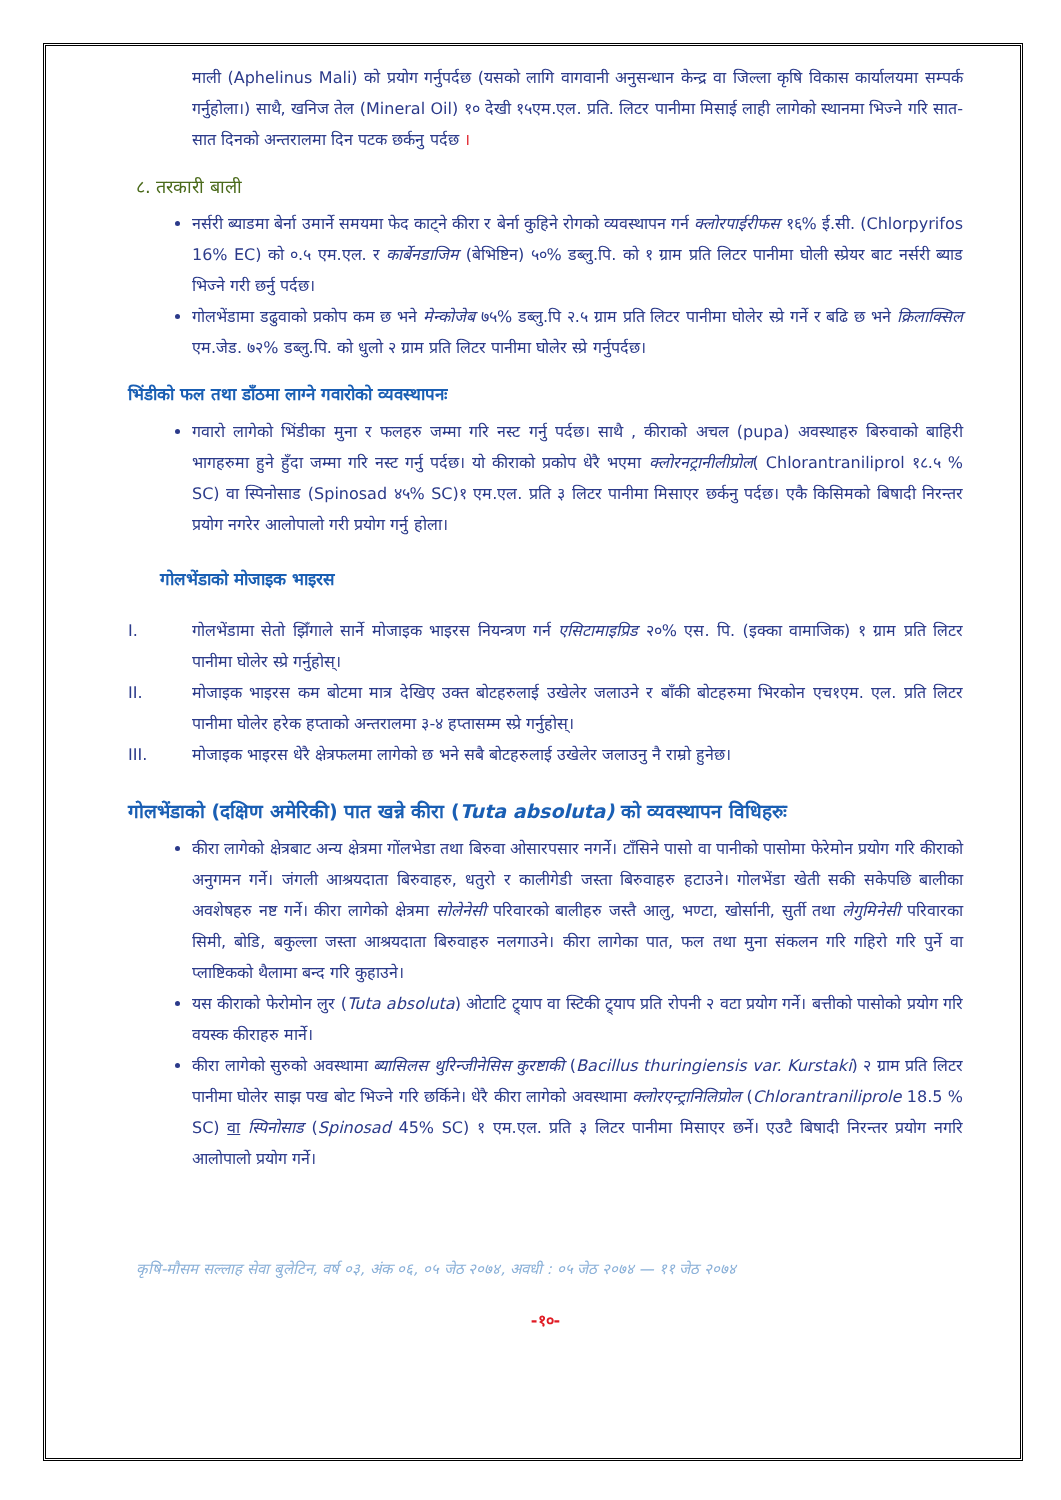माली (Aphelinus Mali) को प्रयोग गर्नुपर्दछ (यसको लागि वागवानी अनुसन्धान केन्द्र वा जिल्ला कृषि विकास कार्यालयमा सम्पर्क गर्नुहोला।) साथै, खनिज तेल (Mineral Oil) १० देखी १५एम.एल. प्रति. लिटर पानीमा मिसाई लाही लागेको स्थानमा भिज्ने गरि सात-सात दिनको अन्तरालमा दिन पटक छर्कनु पर्दछ ।
८. तरकारी बाली
नर्सरी ब्याडमा बेर्ना उमार्ने समयमा फेद काट्ने कीरा र बेर्ना कुहिने रोगको व्यवस्थापन गर्न क्लोरपाईरीफस १६% ई.सी. (Chlorpyrifos 16% EC) को ०.५ एम.एल. र कार्बेनडाजिम (बेभिष्टिन) ५०% डब्लु.पि. को १ ग्राम प्रति लिटर पानीमा घोली स्प्रेयर बाट नर्सरी ब्याड भिज्ने गरी छर्नु पर्दछ।
गोलभेंडामा डढुवाको प्रकोप कम छ भने मेन्कोजेब ७५% डब्लु.पि २.५ ग्राम प्रति लिटर पानीमा घोलेर स्प्रे गर्ने र बढि छ भने क्रिलाक्सिल एम.जेड. ७२% डब्लु.पि. को धुलो २ ग्राम प्रति लिटर पानीमा घोलेर स्प्रे गर्नुपर्दछ।
भिंडीको फल तथा डाँठमा लाग्ने गवारोको व्यवस्थापनः
गवारो लागेको भिंडीका मुना र फलहरु जम्मा गरि नस्ट गर्नु पर्दछ। साथै , कीराको अचल (pupa) अवस्थाहरु बिरुवाको बाहिरी भागहरुमा हुने हुँदा जम्मा गरि नस्ट गर्नु पर्दछ। यो कीराको प्रकोप धेरै भएमा क्लोरनट्रानीलीप्रोल( Chlorantraniliprol १८.५ % SC) वा स्पिनोसाड (Spinosad ४५% SC)१ एम.एल. प्रति ३ लिटर पानीमा मिसाएर छर्कनु पर्दछ। एकै किसिमको बिषादी निरन्तर प्रयोग नगरेर आलोपालो गरी प्रयोग गर्नु होला।
गोलभेंडाको मोजाइक भाइरस
I. गोलभेंडामा सेतो झिँगाले सार्ने मोजाइक भाइरस नियन्त्रण गर्न एसिटामाइप्रिड २०% एस. पि. (इक्का वामाजिक) १ ग्राम प्रति लिटर पानीमा घोलेर स्प्रे गर्नुहोस्।
II. मोजाइक भाइरस कम बोटमा मात्र देखिए उक्त बोटहरुलाई उखेलेर जलाउने र बाँकी बोटहरुमा भिरकोन एच१एम. एल. प्रति लिटर पानीमा घोलेर हरेक हप्ताको अन्तरालमा ३-४ हप्तासम्म स्प्रे गर्नुहोस्।
III. मोजाइक भाइरस धेरै क्षेत्रफलमा लागेको छ भने सबै बोटहरुलाई उखेलेर जलाउनु नै राम्रो हुनेछ।
गोलभेंडाको (दक्षिण अमेरिकी) पात खन्ने कीरा (Tuta absoluta) को व्यवस्थापन विधिहरुः
कीरा लागेको क्षेत्रबाट अन्य क्षेत्रमा गोंलभेडा तथा बिरुवा ओसारपसार नगर्ने। टाँसिने पासो वा पानीको पासोमा फेरेमोन प्रयोग गरि कीराको अनुगमन गर्ने। जंगली आश्रयदाता बिरुवाहरु, धतुरो र कालीगेडी जस्ता बिरुवाहरु हटाउने। गोलभेंडा खेती सकी सकेपछि बालीका अवशेषहरु नष्ट गर्ने। कीरा लागेको क्षेत्रमा सोलेनेसी परिवारको बालीहरु जस्तै आलु, भण्टा, खोर्सानी, सुर्ती तथा लेगुमिनेसी परिवारका सिमी, बोडि, बकुल्ला जस्ता आश्रयदाता बिरुवाहरु नलगाउने। कीरा लागेका पात, फल तथा मुना संकलन गरि गहिरो गरि पुर्ने वा प्लाष्टिकको थैलामा बन्द गरि कुहाउने।
यस कीराको फेरोमोन लुर (Tuta absoluta) ओटाटि ट्र्याप वा स्टिकी ट्र्याप प्रति रोपनी २ वटा प्रयोग गर्ने। बत्तीको पासोको प्रयोग गरि वयस्क कीराहरु मार्ने।
कीरा लागेको सुरुको अवस्थामा ब्यासिलस थुरिन्जीनेसिस कुरष्टाकी (Bacillus thuringiensis var. Kurstaki) २ ग्राम प्रति लिटर पानीमा घोलेर साझ पख बोट भिज्ने गरि छर्किने। धेरै कीरा लागेको अवस्थामा क्लोरएन्ट्रानिलिप्रोल (Chlorantraniliprole 18.5 % SC) वा स्पिनोसाड (Spinosad 45% SC) १ एम.एल. प्रति ३ लिटर पानीमा मिसाएर छर्ने। एउटै बिषादी निरन्तर प्रयोग नगरि आलोपालो प्रयोग गर्ने।
कृषि-मौसम सल्लाह सेवा बुलेटिन, वर्ष ०३, अंक ०६, ०५ जेठ २०७४, अवधी : ०५ जेठ २०७४ — ११ जेठ २०७४
-१०-